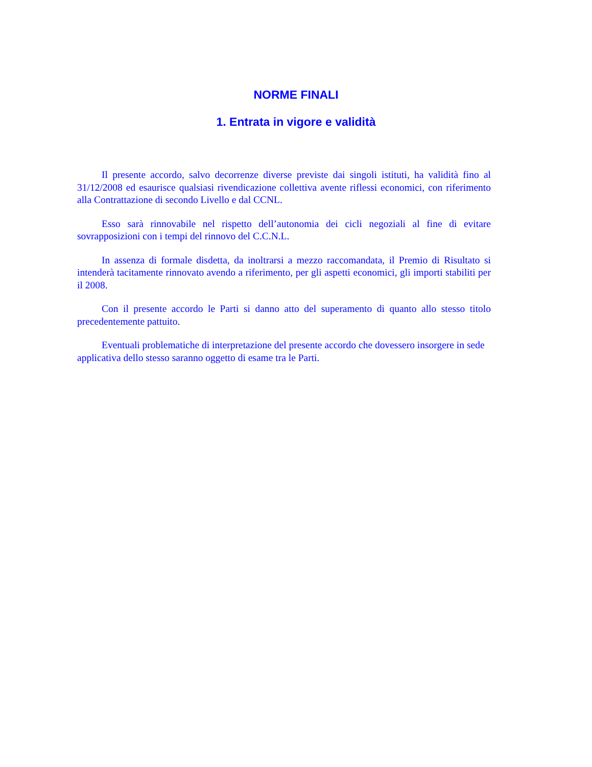NORME FINALI
1. Entrata in vigore e validità
Il presente accordo, salvo decorrenze diverse previste dai singoli istituti, ha validità fino al 31/12/2008 ed esaurisce qualsiasi rivendicazione collettiva avente riflessi economici, con riferimento alla Contrattazione di secondo Livello e dal CCNL.
Esso sarà rinnovabile nel rispetto dell’autonomia dei cicli negoziali al fine di evitare sovrapposizioni con i tempi del rinnovo del C.C.N.L.
In assenza di formale disdetta, da inoltrarsi a mezzo raccomandata, il Premio di Risultato si intenderà tacitamente rinnovato avendo a riferimento, per gli aspetti economici, gli importi stabiliti per il 2008.
Con il presente accordo le Parti si danno atto del superamento di quanto allo stesso titolo precedentemente pattuito.
Eventuali problematiche di interpretazione del presente accordo che dovessero insorgere in sede applicativa dello stesso saranno oggetto di esame tra le Parti.